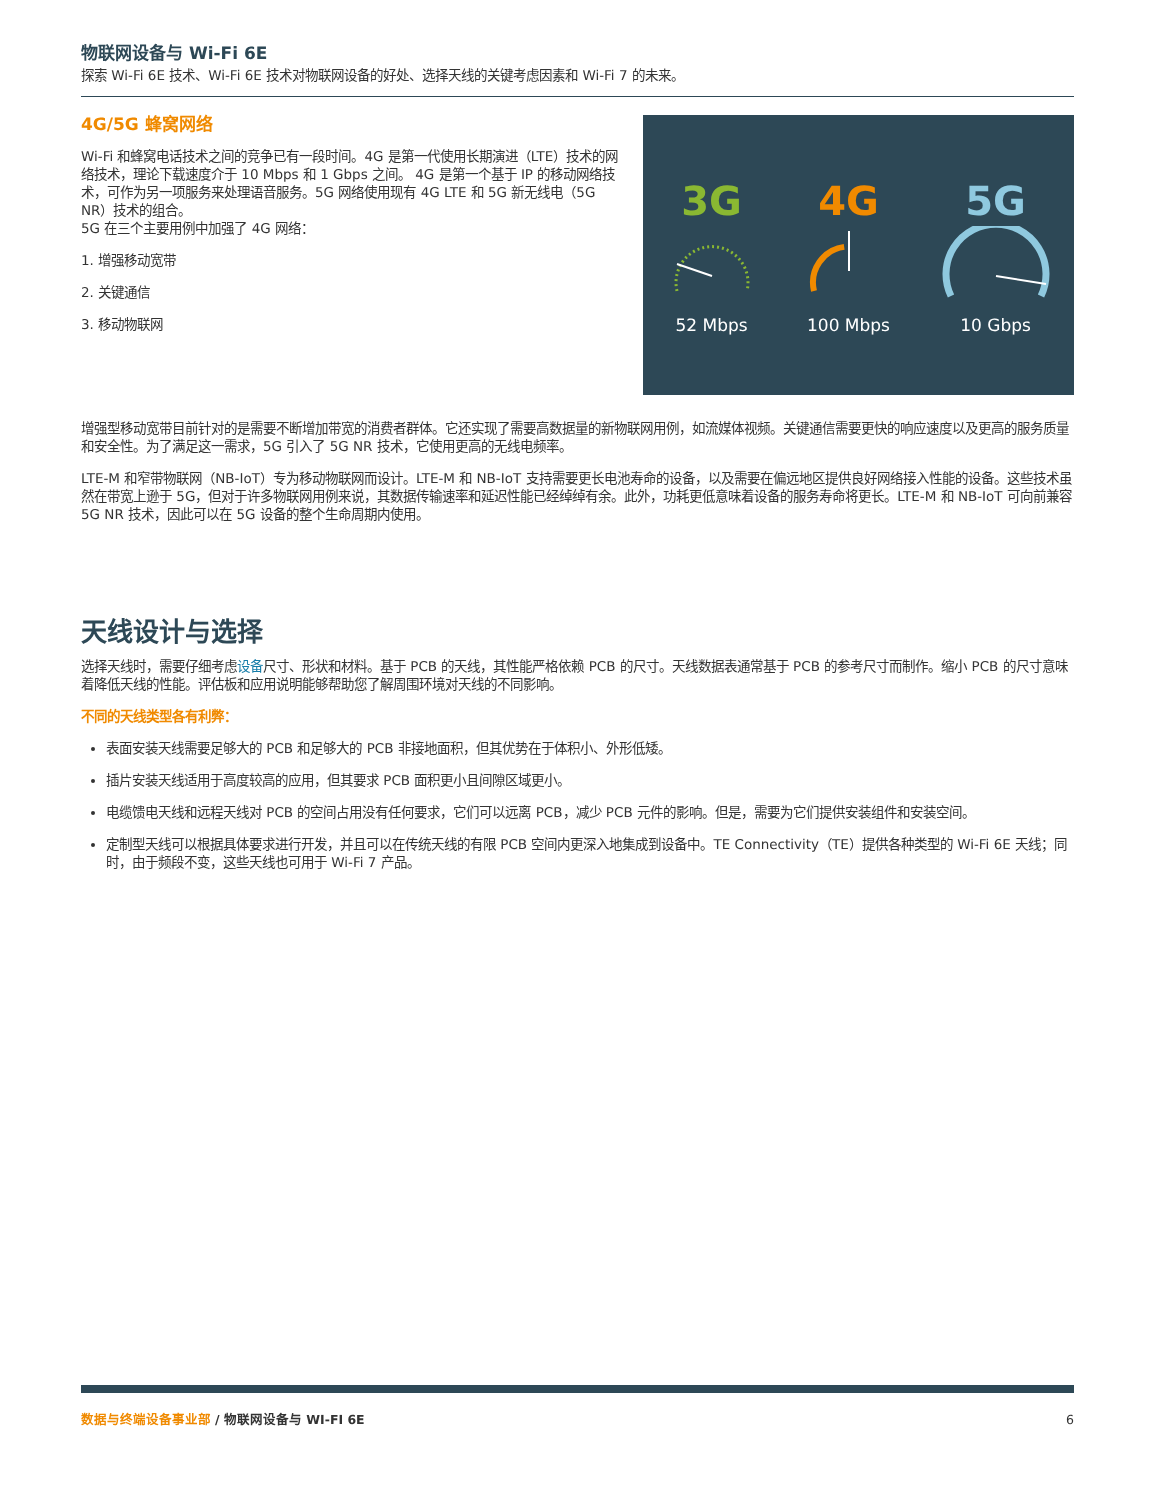物联网设备与 Wi-Fi 6E
探索 Wi-Fi 6E 技术、Wi-Fi 6E 技术对物联网设备的好处、选择天线的关键考虑因素和 Wi-Fi 7 的未来。
4G/5G 蜂窝网络
Wi-Fi 和蜂窝电话技术之间的竞争已有一段时间。4G 是第一代使用长期演进（LTE）技术的网络技术，理论下载速度介于 10 Mbps 和 1 Gbps 之间。 4G 是第一个基于 IP 的移动网络技术，可作为另一项服务来处理语音服务。5G 网络使用现有 4G LTE 和 5G 新无线电（5G NR）技术的组合。
5G 在三个主要用例中加强了 4G 网络：
1. 增强移动宽带
2. 关键通信
3. 移动物联网
3G
52 Mbps
4G
100 Mbps
5G
10 Gbps
增强型移动宽带目前针对的是需要不断增加带宽的消费者群体。它还实现了需要高数据量的新物联网用例，如流媒体视频。关键通信需要更快的响应速度以及更高的服务质量和安全性。为了满足这一需求，5G 引入了 5G NR 技术，它使用更高的无线电频率。
LTE-M 和窄带物联网（NB-IoT）专为移动物联网而设计。LTE-M 和 NB-IoT 支持需要更长电池寿命的设备，以及需要在偏远地区提供良好网络接入性能的设备。这些技术虽然在带宽上逊于 5G，但对于许多物联网用例来说，其数据传输速率和延迟性能已经绰绰有余。此外，功耗更低意味着设备的服务寿命将更长。LTE-M 和 NB-IoT 可向前兼容 5G NR 技术，因此可以在 5G 设备的整个生命周期内使用。
天线设计与选择
选择天线时，需要仔细考虑设备尺寸、形状和材料。基于 PCB 的天线，其性能严格依赖 PCB 的尺寸。天线数据表通常基于 PCB 的参考尺寸而制作。缩小 PCB 的尺寸意味着降低天线的性能。评估板和应用说明能够帮助您了解周围环境对天线的不同影响。
不同的天线类型各有利弊：
表面安装天线需要足够大的 PCB 和足够大的 PCB 非接地面积，但其优势在于体积小、外形低矮。
插片安装天线适用于高度较高的应用，但其要求 PCB 面积更小且间隙区域更小。
电缆馈电天线和远程天线对 PCB 的空间占用没有任何要求，它们可以远离 PCB，减少 PCB 元件的影响。但是，需要为它们提供安装组件和安装空间。
定制型天线可以根据具体要求进行开发，并且可以在传统天线的有限 PCB 空间内更深入地集成到设备中。TE Connectivity（TE）提供各种类型的 Wi-Fi 6E 天线；同时，由于频段不变，这些天线也可用于 Wi-Fi 7 产品。
数据与终端设备事业部 / 物联网设备与 WI-FI 6E 6